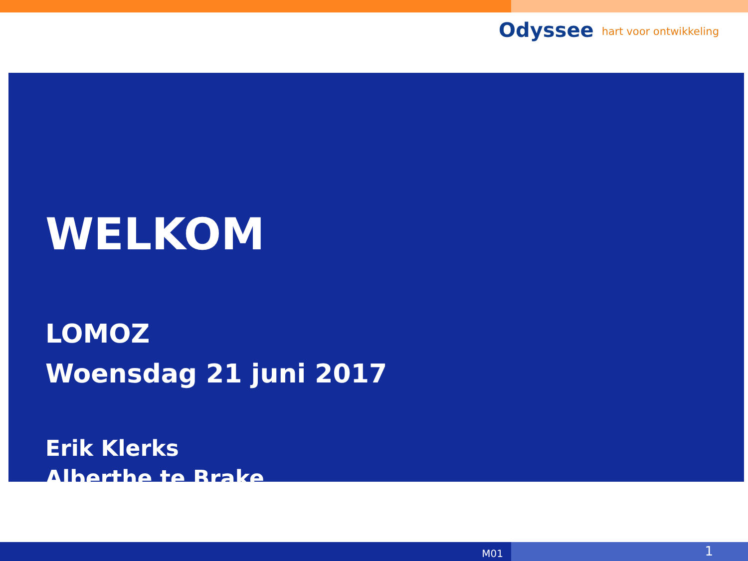Odyssee hart voor ontwikkeling
WELKOM
LOMOZ
Woensdag 21 juni 2017
Erik Klerks
Alberthe te Brake
M01
1